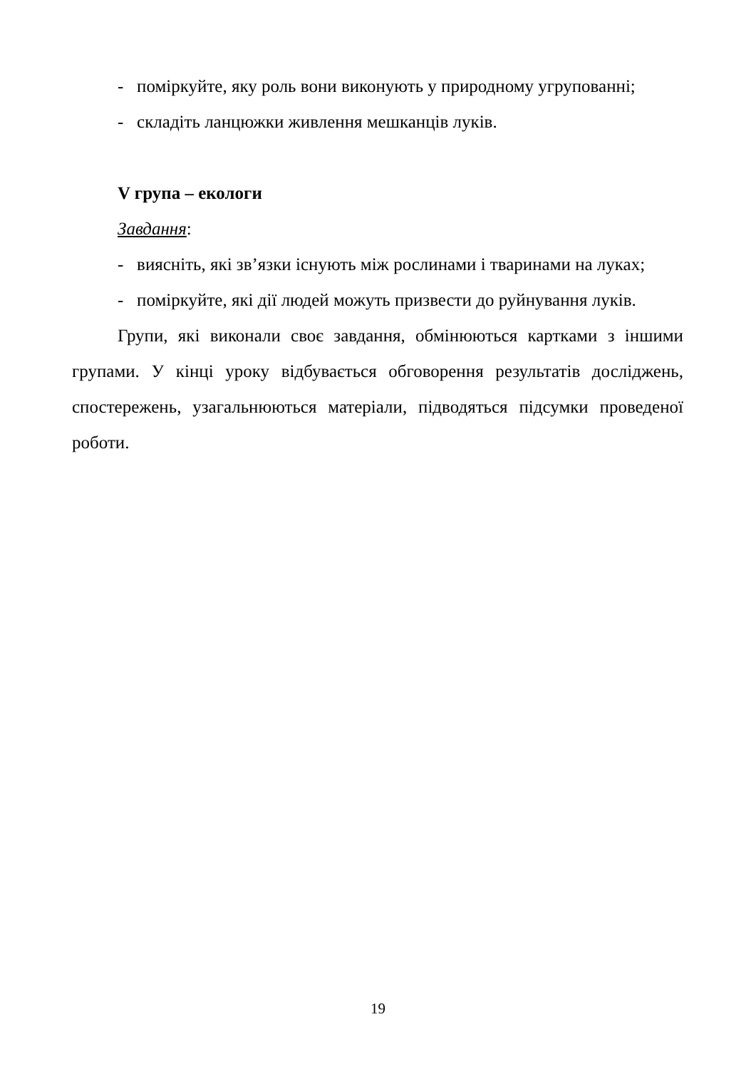- поміркуйте, яку роль вони виконують у природному угрупованні;
- складіть ланцюжки живлення мешканців луків.
V група – екологи
Завдання:
- виясніть, які зв’язки існують між рослинами і тваринами на луках;
- поміркуйте, які дії людей можуть призвести до руйнування луків.
Групи, які виконали своє завдання, обмінюються картками з іншими групами. У кінці уроку відбувається обговорення результатів досліджень, спостережень, узагальнюються матеріали, підводяться підсумки проведеної роботи.
19